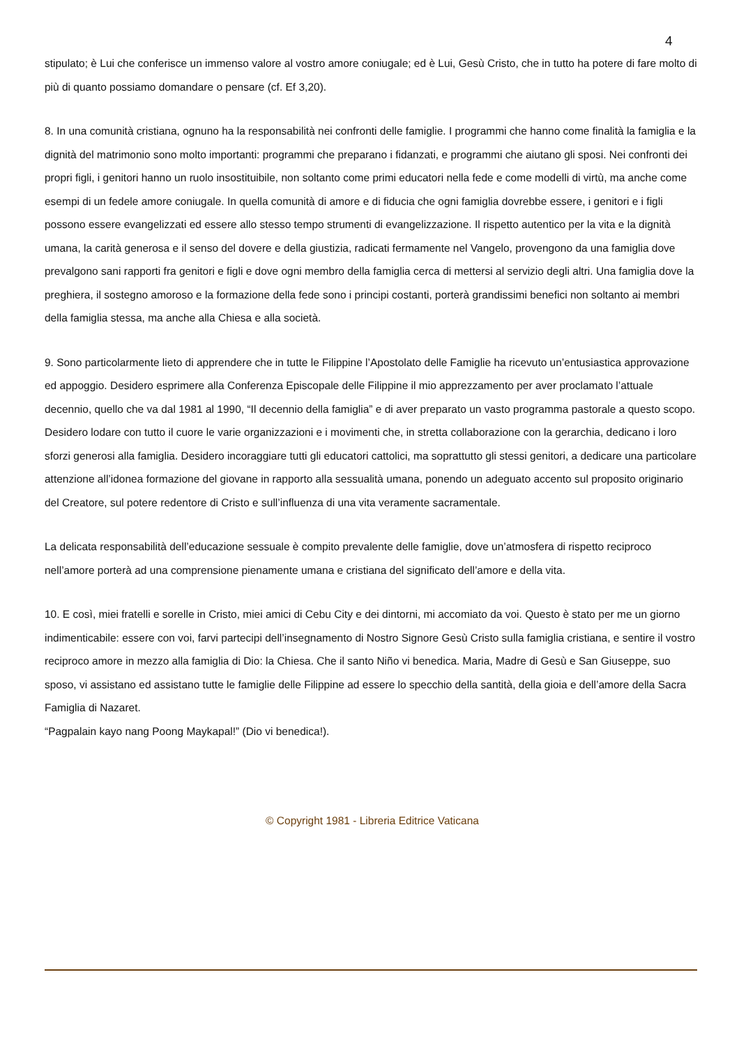4
stipulato; è Lui che conferisce un immenso valore al vostro amore coniugale; ed è Lui, Gesù Cristo, che in tutto ha potere di fare molto di più di quanto possiamo domandare o pensare (cf. Ef 3,20).
8. In una comunità cristiana, ognuno ha la responsabilità nei confronti delle famiglie. I programmi che hanno come finalità la famiglia e la dignità del matrimonio sono molto importanti: programmi che preparano i fidanzati, e programmi che aiutano gli sposi. Nei confronti dei propri figli, i genitori hanno un ruolo insostituibile, non soltanto come primi educatori nella fede e come modelli di virtù, ma anche come esempi di un fedele amore coniugale. In quella comunità di amore e di fiducia che ogni famiglia dovrebbe essere, i genitori e i figli possono essere evangelizzati ed essere allo stesso tempo strumenti di evangelizzazione. Il rispetto autentico per la vita e la dignità umana, la carità generosa e il senso del dovere e della giustizia, radicati fermamente nel Vangelo, provengono da una famiglia dove prevalgono sani rapporti fra genitori e figli e dove ogni membro della famiglia cerca di mettersi al servizio degli altri. Una famiglia dove la preghiera, il sostegno amoroso e la formazione della fede sono i principi costanti, porterà grandissimi benefici non soltanto ai membri della famiglia stessa, ma anche alla Chiesa e alla società.
9. Sono particolarmente lieto di apprendere che in tutte le Filippine l’Apostolato delle Famiglie ha ricevuto un’entusiastica approvazione ed appoggio. Desidero esprimere alla Conferenza Episcopale delle Filippine il mio apprezzamento per aver proclamato l’attuale decennio, quello che va dal 1981 al 1990, “Il decennio della famiglia” e di aver preparato un vasto programma pastorale a questo scopo. Desidero lodare con tutto il cuore le varie organizzazioni e i movimenti che, in stretta collaborazione con la gerarchia, dedicano i loro sforzi generosi alla famiglia. Desidero incoraggiare tutti gli educatori cattolici, ma soprattutto gli stessi genitori, a dedicare una particolare attenzione all’idonea formazione del giovane in rapporto alla sessualità umana, ponendo un adeguato accento sul proposito originario del Creatore, sul potere redentore di Cristo e sull’influenza di una vita veramente sacramentale.
La delicata responsabilità dell’educazione sessuale è compito prevalente delle famiglie, dove un’atmosfera di rispetto reciproco nell’amore porterà ad una comprensione pienamente umana e cristiana del significato dell’amore e della vita.
10. E così, miei fratelli e sorelle in Cristo, miei amici di Cebu City e dei dintorni, mi accomiato da voi. Questo è stato per me un giorno indimenticabile: essere con voi, farvi partecipi dell’insegnamento di Nostro Signore Gesù Cristo sulla famiglia cristiana, e sentire il vostro reciproco amore in mezzo alla famiglia di Dio: la Chiesa. Che il santo Niño vi benedica. Maria, Madre di Gesù e San Giuseppe, suo sposo, vi assistano ed assistano tutte le famiglie delle Filippine ad essere lo specchio della santità, della gioia e dell’amore della Sacra Famiglia di Nazaret.
“Pagpalain kayo nang Poong Maykapal!” (Dio vi benedica!).
© Copyright 1981 - Libreria Editrice Vaticana